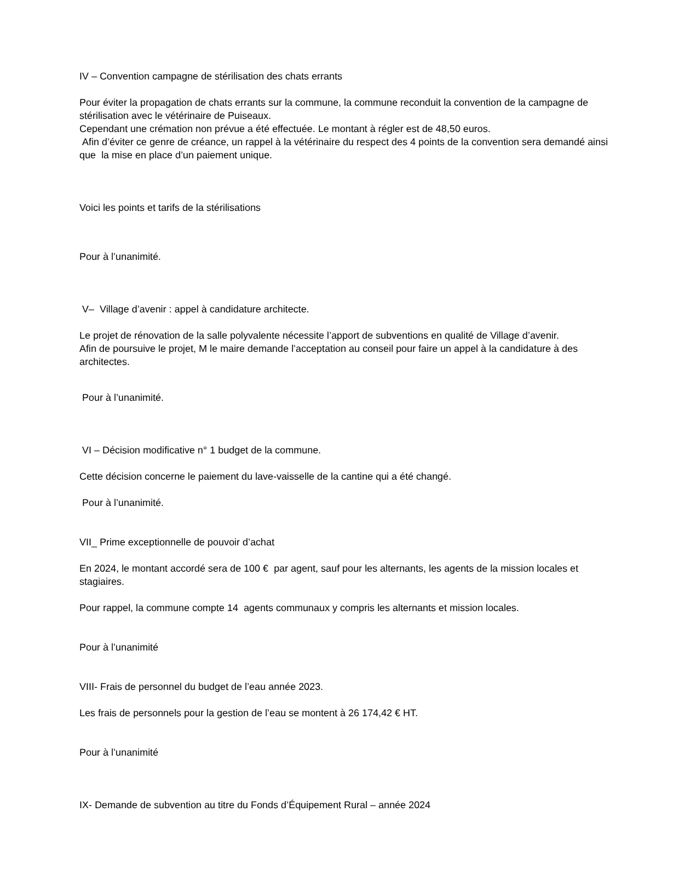IV – Convention campagne de stérilisation des chats errants
Pour éviter la propagation de chats errants sur la commune, la commune reconduit la convention de la campagne de stérilisation avec le vétérinaire de Puiseaux.
Cependant une crémation non prévue a été effectuée. Le montant à régler est de 48,50 euros.
Afin d’éviter ce genre de créance, un rappel à la vétérinaire du respect des 4 points de la convention sera demandé ainsi que la mise en place d’un paiement unique.
Voici les points et tarifs de la stérilisations
Pour à l’unanimité.
V– Village d’avenir : appel à candidature architecte.
Le projet de rénovation de la salle polyvalente nécessite l’apport de subventions en qualité de Village d’avenir.
Afin de poursuive le projet, M le maire demande l’acceptation au conseil pour faire un appel à la candidature à des architectes.
Pour à l’unanimité.
VI – Décision modificative n° 1 budget de la commune.
Cette décision concerne le paiement du lave-vaisselle de la cantine qui a été changé.
Pour à l’unanimité.
VII_ Prime exceptionnelle de pouvoir d’achat
En 2024, le montant accordé sera de 100 € par agent, sauf pour les alternants, les agents de la mission locales et stagiaires.
Pour rappel, la commune compte 14 agents communaux y compris les alternants et mission locales.
Pour à l’unanimité
VIII- Frais de personnel du budget de l’eau année 2023.
Les frais de personnels pour la gestion de l’eau se montent à 26 174,42 € HT.
Pour à l’unanimité
IX- Demande de subvention au titre du Fonds d’Équipement Rural – année 2024